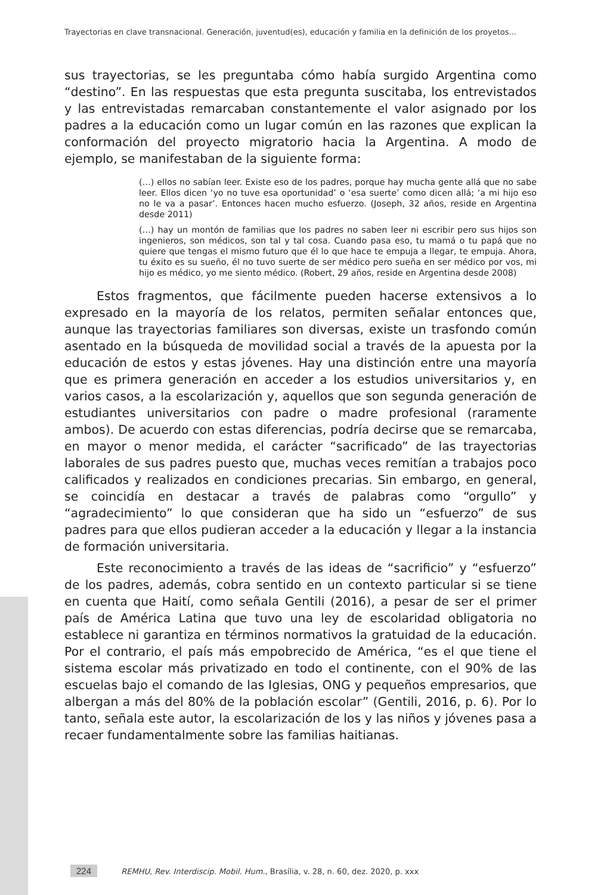Trayectorias en clave transnacional. Generación, juventud(es), educación y familia en la definición de los proyetos...
sus trayectorias, se les preguntaba cómo había surgido Argentina como “destino”. En las respuestas que esta pregunta suscitaba, los entrevistados y las entrevistadas remarcaban constantemente el valor asignado por los padres a la educación como un lugar común en las razones que explican la conformación del proyecto migratorio hacia la Argentina. A modo de ejemplo, se manifestaban de la siguiente forma:
(…) ellos no sabían leer. Existe eso de los padres, porque hay mucha gente allá que no sabe leer. Ellos dicen ‘yo no tuve esa oportunidad’ o ‘esa suerte’ como dicen allá; ‘a mi hijo eso no le va a pasar’. Entonces hacen mucho esfuerzo. (Joseph, 32 años, reside en Argentina desde 2011)
(…) hay un montón de familias que los padres no saben leer ni escribir pero sus hijos son ingenieros, son médicos, son tal y tal cosa. Cuando pasa eso, tu mamá o tu papá que no quiere que tengas el mismo futuro que él lo que hace te empuja a llegar, te empuja. Ahora, tu éxito es su sueño, él no tuvo suerte de ser médico pero sueña en ser médico por vos, mi hijo es médico, yo me siento médico. (Robert, 29 años, reside en Argentina desde 2008)
Estos fragmentos, que fácilmente pueden hacerse extensivos a lo expresado en la mayoría de los relatos, permiten señalar entonces que, aunque las trayectorias familiares son diversas, existe un trasfondo común asentado en la búsqueda de movilidad social a través de la apuesta por la educación de estos y estas jóvenes. Hay una distinción entre una mayoría que es primera generación en acceder a los estudios universitarios y, en varios casos, a la escolarización y, aquellos que son segunda generación de estudiantes universitarios con padre o madre profesional (raramente ambos). De acuerdo con estas diferencias, podría decirse que se remarcaba, en mayor o menor medida, el carácter “sacrificado” de las trayectorias laborales de sus padres puesto que, muchas veces remitían a trabajos poco calificados y realizados en condiciones precarias. Sin embargo, en general, se coincidía en destacar a través de palabras como “orgullo” y “agradecimiento” lo que consideran que ha sido un “esfuerzo” de sus padres para que ellos pudieran acceder a la educación y llegar a la instancia de formación universitaria.
Este reconocimiento a través de las ideas de “sacrificio” y “esfuerzo” de los padres, además, cobra sentido en un contexto particular si se tiene en cuenta que Haití, como señala Gentili (2016), a pesar de ser el primer país de América Latina que tuvo una ley de escolaridad obligatoria no establece ni garantiza en términos normativos la gratuidad de la educación. Por el contrario, el país más empobrecido de América, “es el que tiene el sistema escolar más privatizado en todo el continente, con el 90% de las escuelas bajo el comando de las Iglesias, ONG y pequeños empresarios, que albergan a más del 80% de la población escolar” (Gentili, 2016, p. 6). Por lo tanto, señala este autor, la escolarización de los y las niños y jóvenes pasa a recaer fundamentalmente sobre las familias haitianas.
224 REMHU, Rev. Interdiscip. Mobil. Hum., Brasília, v. 28, n. 60, dez. 2020, p. xxx